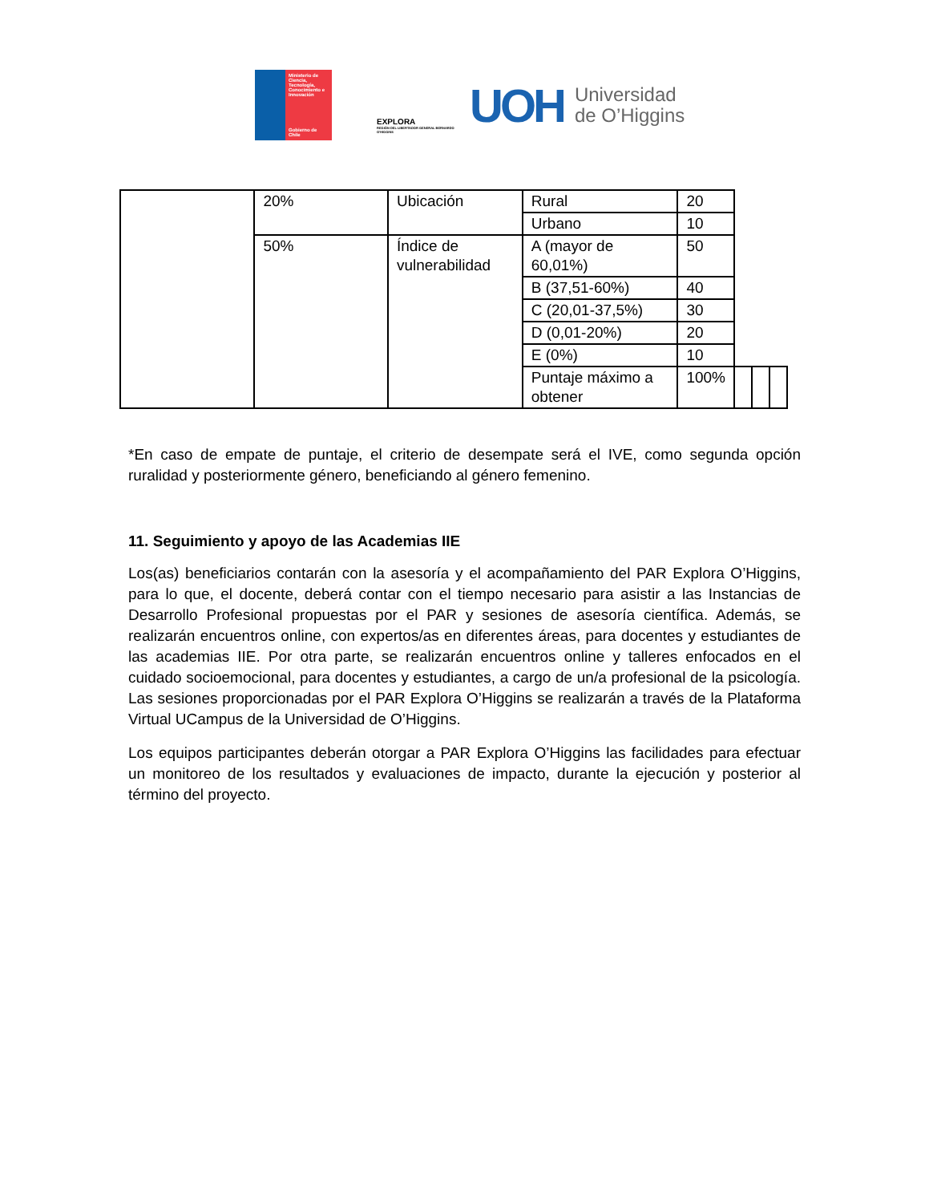Ministerio de Ciencia, Tecnología, Conocimiento e Innovación
Gobierno de Chile
EXPLORA
REGIÓN DEL LIBERTADOR GENERAL BERNARDO O'HIGGINS
UOH Universidad
de O’Higgins
| | 20% | Ubicación | Rural | 20 | | | |
| | | | Urbano | 10 | | | |
| | 50% | Índice de vulnerabilidad | A (mayor de 60,01%) | 50 | | | |
| | | | B (37,51-60%) | 40 | | | |
| | | | C (20,01-37,5%) | 30 | | | |
| | | | D (0,01-20%) | 20 | | | |
| | | | E (0%) | 10 | | | |
| | | | Puntaje máximo a obtener | 100% | | | |
*En caso de empate de puntaje, el criterio de desempate será el IVE, como segunda opción ruralidad y posteriormente género, beneficiando al género femenino.
11. Seguimiento y apoyo de las Academias IIE
Los(as) beneficiarios contarán con la asesoría y el acompañamiento del PAR Explora O’Higgins, para lo que, el docente, deberá contar con el tiempo necesario para asistir a las Instancias de Desarrollo Profesional propuestas por el PAR y sesiones de asesoría científica. Además, se realizarán encuentros online, con expertos/as en diferentes áreas, para docentes y estudiantes de las academias IIE. Por otra parte, se realizarán encuentros online y talleres enfocados en el cuidado socioemocional, para docentes y estudiantes, a cargo de un/a profesional de la psicología. Las sesiones proporcionadas por el PAR Explora O’Higgins se realizarán a través de la Plataforma Virtual UCampus de la Universidad de O’Higgins.
Los equipos participantes deberán otorgar a PAR Explora O’Higgins las facilidades para efectuar un monitoreo de los resultados y evaluaciones de impacto, durante la ejecución y posterior al término del proyecto.